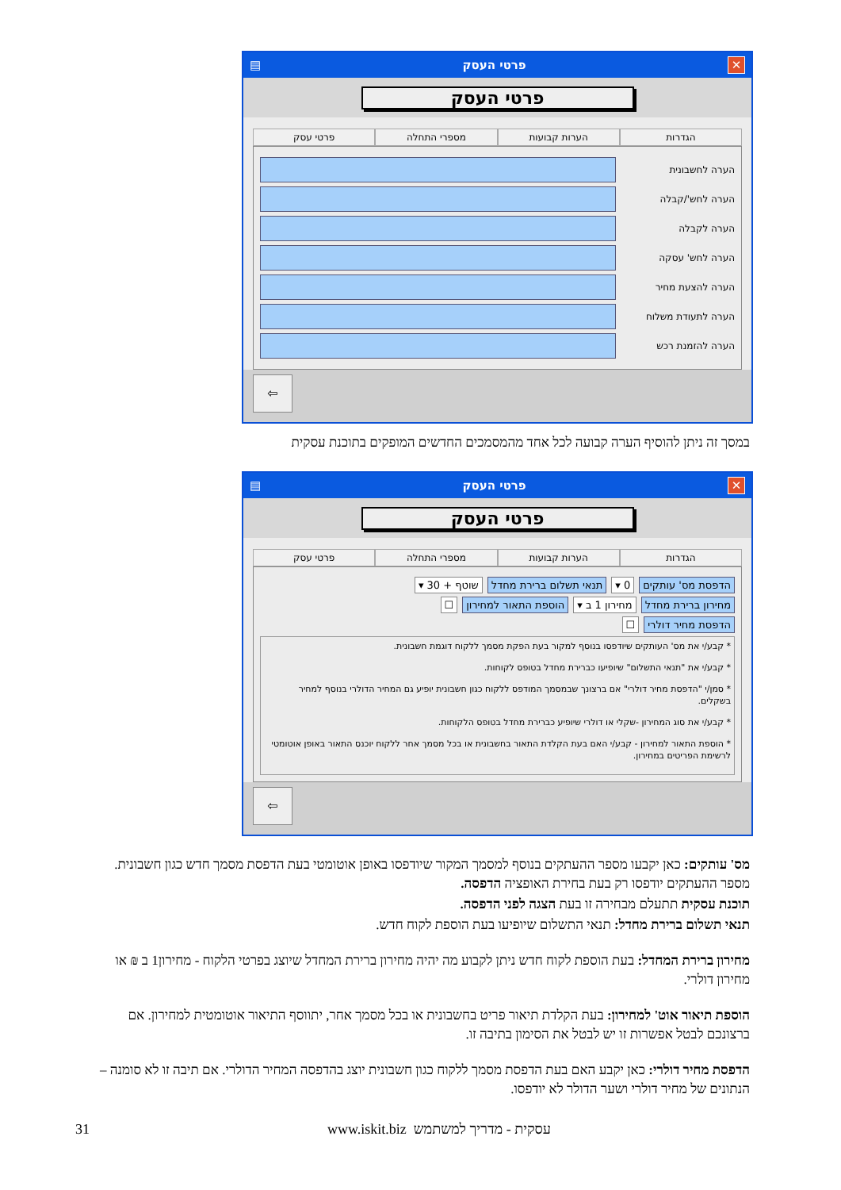✕ פרטי העסק ▤
פרטי העסק
הגדרות הערות קבועות מספרי התחלה פרטי עסק
הערה לחשבונית
הערה לחש'/קבלה
הערה לקבלה
הערה לחש' עסקה
הערה להצעת מחיר
הערה לתעודת משלוח
הערה להזמנת רכש
⇦
במסך זה ניתן להוסיף הערה קבועה לכל אחד מהמסמכים החדשים המופקים בתוכנת עסקית
✕ פרטי העסק ▤
פרטי העסק
הגדרות הערות קבועות מספרי התחלה פרטי עסק
הדפסת מס' עותקים 0 ▾ תנאי תשלום ברירת מחדל שוטף + 30 ▾
מחירון ברירת מחדל מחירון 1 ב ▾ הוספת התאור למחירון ☐
הדפסת מחיר דולרי ☐
* קבע/י את מס' העותקים שיודפסו בנוסף למקור בעת הפקת מסמך ללקוח דוגמת חשבונית.
* קבע/י את "תנאי התשלום" שיופיעו כברירת מחדל בטופס לקוחות.
* סמן/י "הדפסת מחיר דולרי" אם ברצונך שבמסמך המודפס ללקוח כגון חשבונית יופיע גם המחיר הדולרי בנוסף למחיר בשקלים.
* קבע/י את סוג המחירון -שקלי או דולרי שיופיע כברירת מחדל בטופס הלקוחות.
* הוספת התאור למחירון - קבע/י האם בעת הקלדת התאור בחשבונית או בכל מסמך אחר ללקוח יוכנס התאור באופן אוטומטי לרשימת הפריטים במחירון.
⇦
מס' עותקים: כאן יקבעו מספר ההעתקים בנוסף למסמך המקור שיודפסו באופן אוטומטי בעת הדפסת מסמך חדש כגון חשבונית. מספר ההעתקים יודפסו רק בעת בחירת האופציה הדפסה.
תוכנת עסקית תתעלם מבחירה זו בעת הצגה לפני הדפסה.
תנאי תשלום ברירת מחדל: תנאי התשלום שיופיעו בעת הוספת לקוח חדש.
מחירון ברירת המחדל: בעת הוספת לקוח חדש ניתן לקבוע מה יהיה מחירון ברירת המחדל שיוצג בפרטי הלקוח - מחירון1 ב ₪ או מחירון דולרי.
הוספת תיאור אוט' למחירון: בעת הקלדת תיאור פריט בחשבונית או בכל מסמך אחר, יתווסף התיאור אוטומטית למחירון. אם ברצונכם לבטל אפשרות זו יש לבטל את הסימון בתיבה זו.
הדפסת מחיר דולרי: כאן יקבע האם בעת הדפסת מסמך ללקוח כגון חשבונית יוצג בהדפסה המחיר הדולרי. אם תיבה זו לא סומנה – הנתונים של מחיר דולרי ושער הדולר לא יודפסו.
31 www.iskit.biz עסקית - מדריך למשתמש